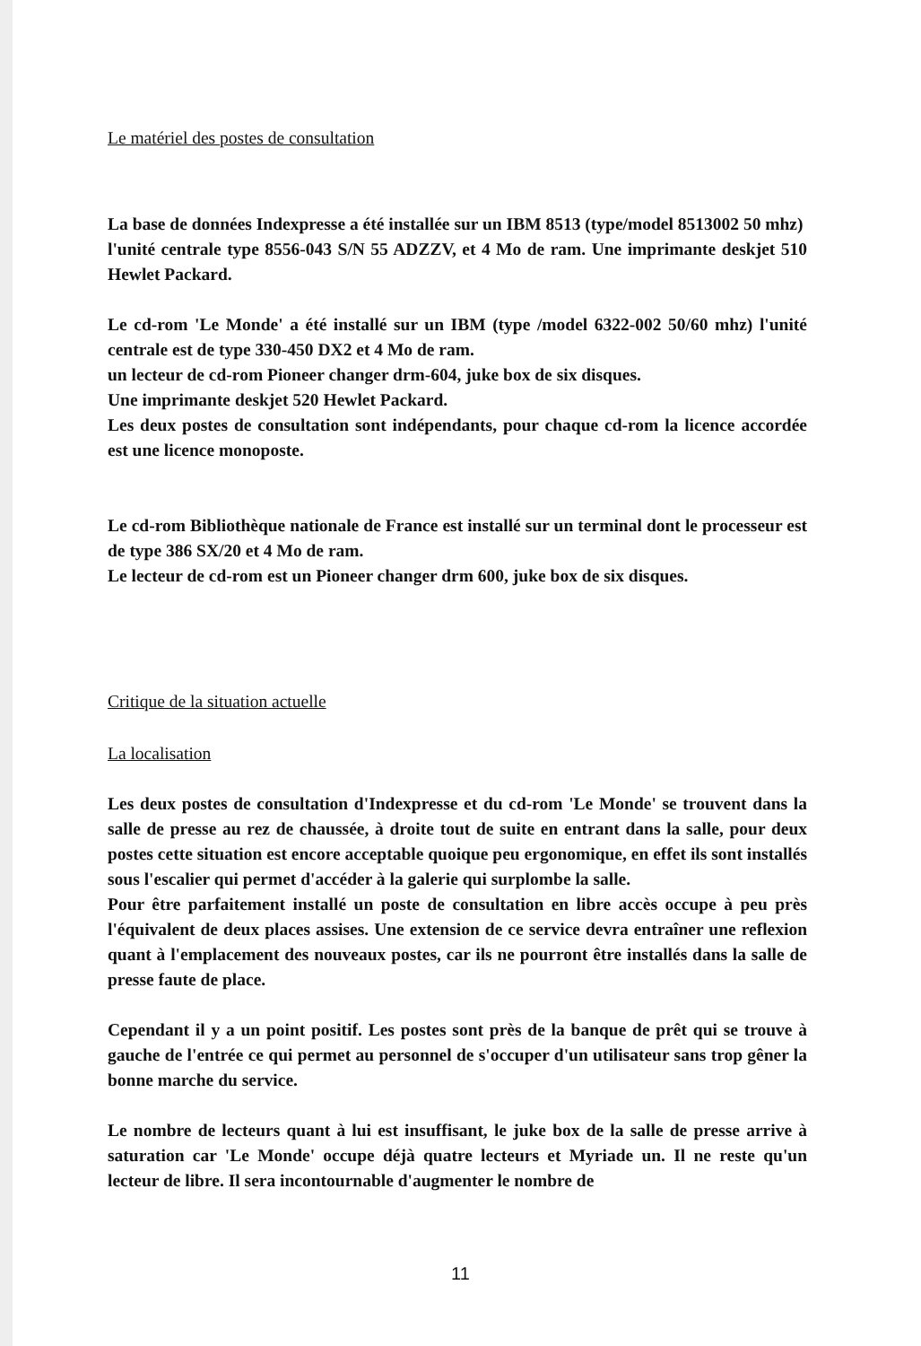Le matériel des postes de consultation
La base de données Indexpresse a été installée sur un IBM 8513 (type/model 8513002 50 mhz)
l'unité centrale type 8556-043 S/N 55 ADZZV, et 4 Mo de ram. Une imprimante deskjet 510 Hewlet Packard.
Le cd-rom 'Le Monde' a été installé sur un IBM (type /model 6322-002 50/60 mhz) l'unité centrale est de type 330-450 DX2 et 4 Mo de ram.
un lecteur de cd-rom Pioneer changer drm-604, juke box de six disques.
Une imprimante deskjet 520 Hewlet Packard.
Les deux postes de consultation sont indépendants, pour chaque cd-rom la licence accordée est une licence monoposte.
Le cd-rom Bibliothèque nationale de France est installé sur un terminal dont le processeur est de type 386 SX/20 et 4 Mo de ram.
Le lecteur de cd-rom est un Pioneer changer drm 600, juke box de six disques.
Critique de la situation actuelle
La localisation
Les deux postes de consultation d'Indexpresse et du cd-rom 'Le Monde' se trouvent dans la salle de presse au rez de chaussée, à droite tout de suite en entrant dans la salle, pour deux postes cette situation est encore acceptable quoique peu ergonomique, en effet ils sont installés sous l'escalier qui permet d'accéder à la galerie qui surplombe la salle.
Pour être parfaitement installé un poste de consultation en libre accès occupe à peu près l'équivalent de deux places assises. Une extension de ce service devra entraîner une reflexion quant à l'emplacement des nouveaux postes, car ils ne pourront être installés dans la salle de presse faute de place.
Cependant il y a un point positif. Les postes sont près de la banque de prêt qui se trouve à gauche de l'entrée ce qui permet au personnel de s'occuper d'un utilisateur sans trop gêner la bonne marche du service.
Le nombre de lecteurs quant à lui est insuffisant, le juke box de la salle de presse arrive à saturation car 'Le Monde' occupe déjà quatre lecteurs et Myriade un. Il ne reste qu'un lecteur de libre. Il sera incontournable d'augmenter le nombre de
11